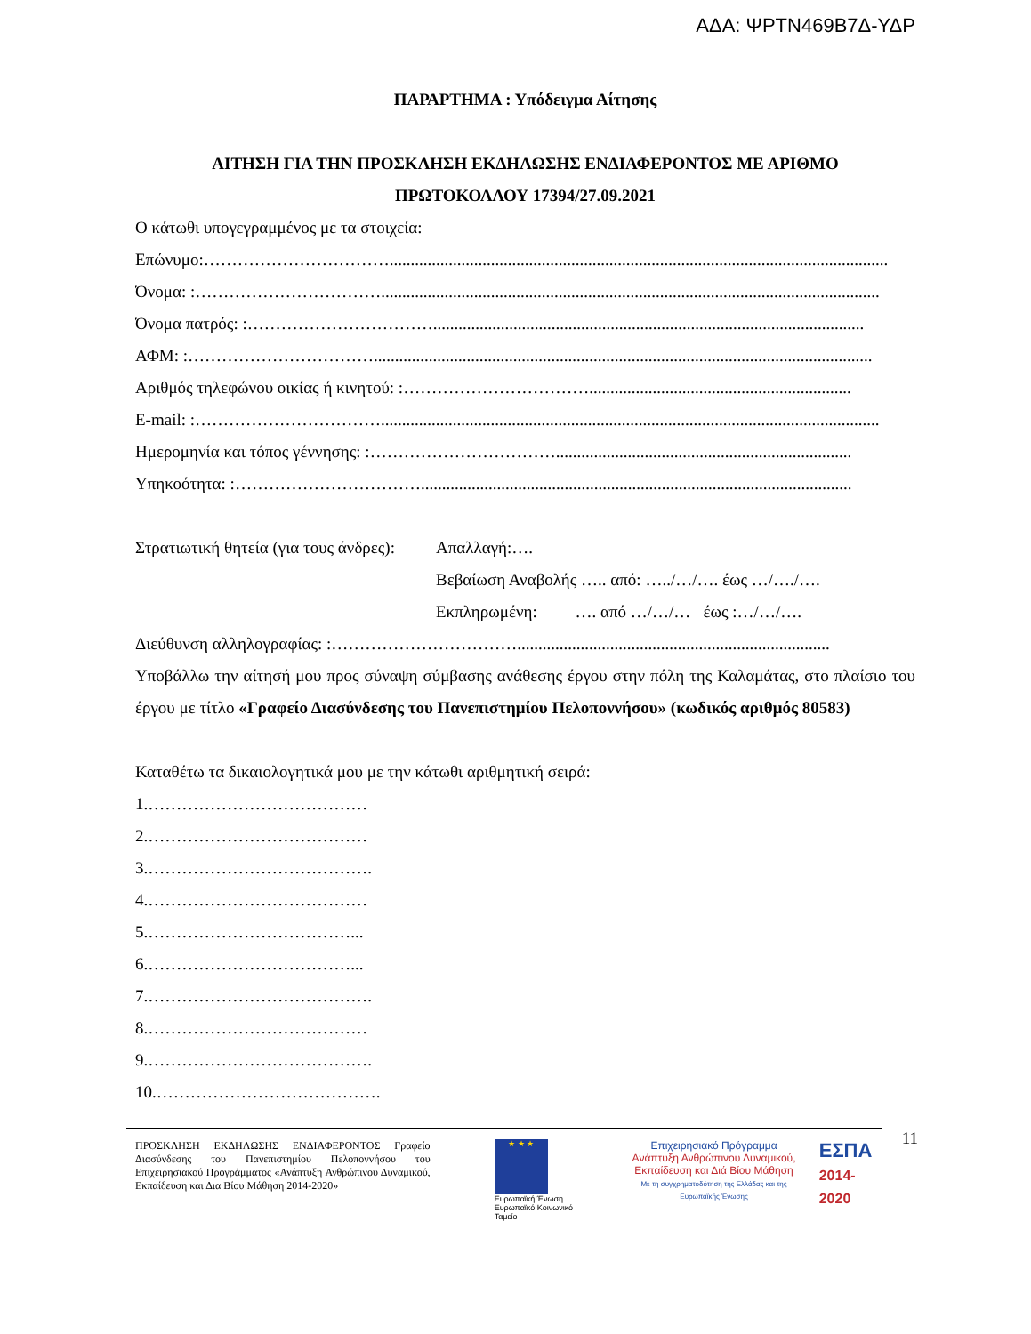ΑΔΑ: ΨΡΤΝ469Β7Δ-ΥΔΡ
ΠΑΡΑΡΤΗΜΑ : Υπόδειγμα Αίτησης
ΑΙΤΗΣΗ ΓΙΑ ΤΗΝ ΠΡΟΣΚΛΗΣΗ ΕΚΔΗΛΩΣΗΣ ΕΝΔΙΑΦΕΡΟΝΤΟΣ ΜΕ ΑΡΙΘΜΟ
ΠΡΩΤΟΚΟΛΛΟΥ 17394/27.09.2021
Ο κάτωθι υπογεγραμμένος με τα στοιχεία:
Επώνυμο:……………………………......................................................................................................................
Όνομα: :……………………………......................................................................................................................
Όνομα πατρός: :……………………………......................................................................................................
ΑΦΜ: :……………………………......................................................................................................................
Αριθμός τηλεφώνου οικίας ή κινητού: :……………………………..............................................................
E-mail: :……………………………......................................................................................................................
Ημερομηνία και τόπος γέννησης: :……………………………......................................................................
Υπηκοότητα: :……………………………......................................................................................................
Στρατιωτική θητεία (για τους άνδρες):
Απαλλαγή:….
Βεβαίωση Αναβολής ….. από: …../…/…. έως …/…./….
Εκπληρωμένη: …. από …/…/… έως :…/…/….
Διεύθυνση αλληλογραφίας: :……………………………..........................................................................
Υποβάλλω την αίτησή μου προς σύναψη σύμβασης ανάθεσης έργου στην πόλη της Καλαμάτας, στο πλαίσιο του έργου με τίτλο «Γραφείο Διασύνδεσης του Πανεπιστημίου Πελοποννήσου» (κωδικός αριθμός 80583)
Καταθέτω τα δικαιολογητικά μου με την κάτωθι αριθμητική σειρά:
1.…………………………………
2.…………………………………
3.………………………………….
4.…………………………………
5.………………………………...
6.………………………………...
7.………………………………….
8.…………………………………
9.………………………………….
10.………………………………….
ΠΡΟΣΚΛΗΣΗ ΕΚΔΗΛΩΣΗΣ ΕΝΔΙΑΦΕΡΟΝΤΟΣ Γραφείο Διασύνδεσης του Πανεπιστημίου Πελοποννήσου του Επιχειρησιακού Προγράμματος «Ανάπτυξη Ανθρώπινου Δυναμικού, Εκπαίδευση και Δια Βίου Μάθηση 2014-2020»
★ ★ ★
Ευρωπαϊκή Ένωση
Ευρωπαϊκό Κοινωνικό Ταμείο
Επιχειρησιακό Πρόγραμμα
Ανάπτυξη Ανθρώπινου Δυναμικού,
Εκπαίδευση και Διά Βίου Μάθηση
Με τη συγχρηματοδότηση της Ελλάδας και της Ευρωπαϊκής Ένωσης
ΕΣΠΑ
2014-2020
11